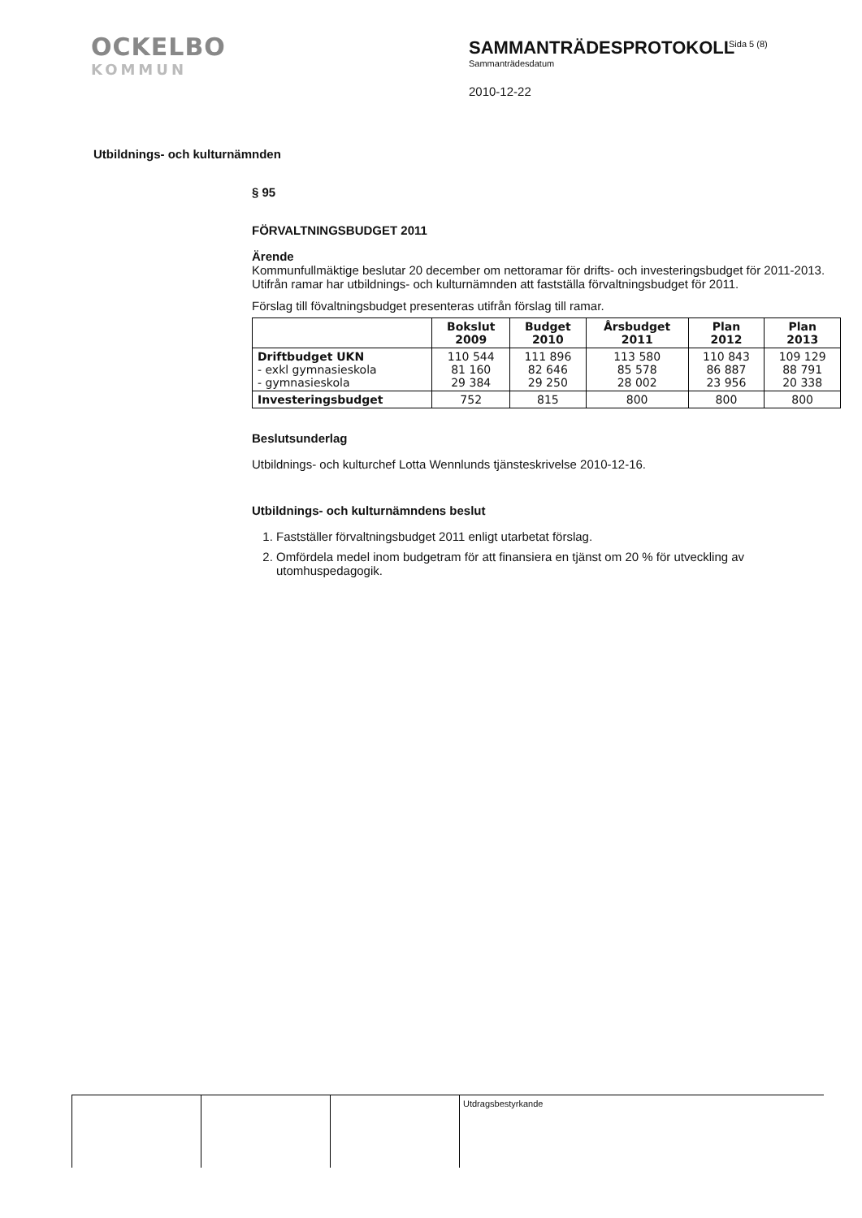OCKELBO
KOMMUN
SAMMANTRÄDESPROTOKOLL
Sammanträdesdatum
2010-12-22
Sida 5 (8)
Utbildnings- och kulturnämnden
§ 95
FÖRVALTNINGSBUDGET 2011
Ärende
Kommunfullmäktige beslutar 20 december om nettoramar för drifts- och investeringsbudget för 2011-2013. Utifrån ramar har utbildnings- och kulturnämnden att fastställa förvaltningsbudget för 2011.
Förslag till fövaltningsbudget presenteras utifrån förslag till ramar.
| | Bokslut 2009 | Budget 2010 | Årsbudget 2011 | Plan 2012 | Plan 2013 |
| --- | --- | --- | --- | --- | --- |
| Driftbudget UKN - exkl gymnasieskola - gymnasieskola | 110 544 81 160 29 384 | 111 896 82 646 29 250 | 113 580 85 578 28 002 | 110 843 86 887 23 956 | 109 129 88 791 20 338 |
| Investeringsbudget | 752 | 815 | 800 | 800 | 800 |
Beslutsunderlag
Utbildnings- och kulturchef Lotta Wennlunds tjänsteskrivelse 2010-12-16.
Utbildnings- och kulturnämndens beslut
1. Fastställer förvaltningsbudget 2011 enligt utarbetat förslag.
2. Omfördela medel inom budgetram för att finansiera en tjänst om 20 % för utveckling av utomhuspedagogik.
Utdragsbestyrkande